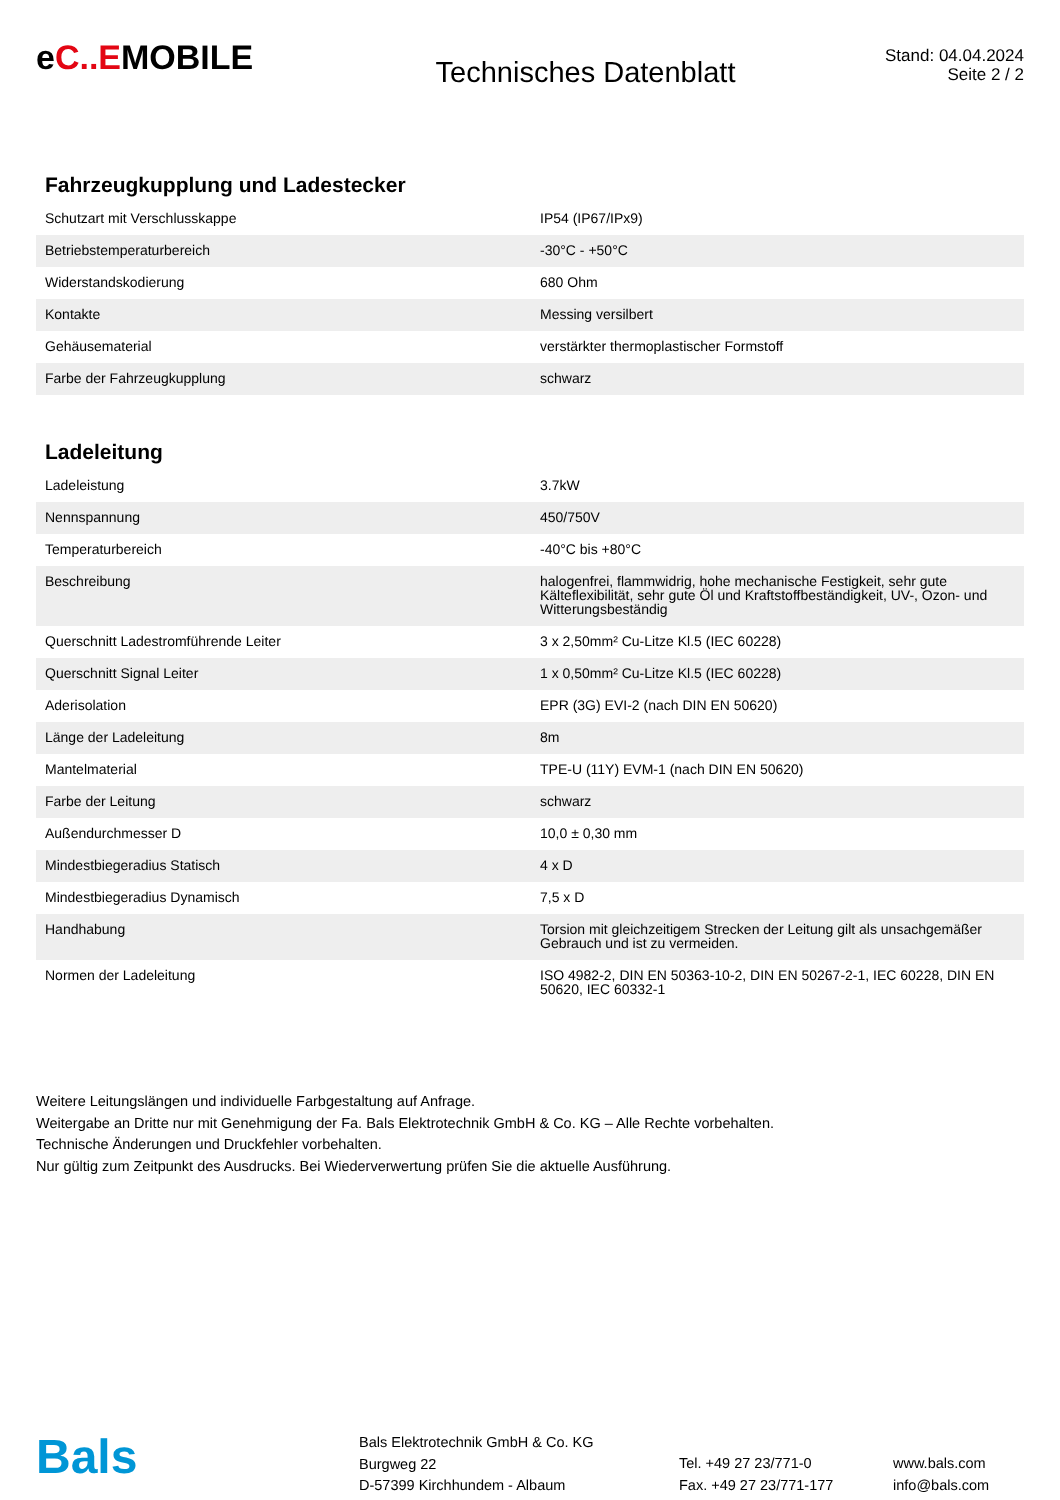eC..EMOBILE
Technisches Datenblatt
Stand: 04.04.2024
Seite 2 / 2
Fahrzeugkupplung und Ladestecker
| Schutzart mit Verschlusskappe | IP54 (IP67/IPx9) |
| Betriebstemperaturbereich | -30°C - +50°C |
| Widerstandskodierung | 680 Ohm |
| Kontakte | Messing versilbert |
| Gehäusematerial | verstärkter thermoplastischer Formstoff |
| Farbe der Fahrzeugkupplung | schwarz |
Ladeleitung
| Ladeleistung | 3.7kW |
| Nennspannung | 450/750V |
| Temperaturbereich | -40°C bis +80°C |
| Beschreibung | halogenfrei, flammwidrig, hohe mechanische Festigkeit, sehr gute Kälteflexibilität, sehr gute Öl und Kraftstoffbeständigkeit, UV-, Ozon- und Witterungsbeständig |
| Querschnitt Ladestromführende Leiter | 3 x 2,50mm² Cu-Litze Kl.5 (IEC 60228) |
| Querschnitt Signal Leiter | 1 x 0,50mm² Cu-Litze Kl.5 (IEC 60228) |
| Aderisolation | EPR (3G) EVI-2 (nach DIN EN 50620) |
| Länge der Ladeleitung | 8m |
| Mantelmaterial | TPE-U (11Y) EVM-1 (nach DIN EN 50620) |
| Farbe der Leitung | schwarz |
| Außendurchmesser D | 10,0 ± 0,30 mm |
| Mindestbiegeradius Statisch | 4 x D |
| Mindestbiegeradius Dynamisch | 7,5 x D |
| Handhabung | Torsion mit gleichzeitigem Strecken der Leitung gilt als unsachgemäßer Gebrauch und ist zu vermeiden. |
| Normen der Ladeleitung | ISO 4982-2, DIN EN 50363-10-2, DIN EN 50267-2-1, IEC 60228, DIN EN 50620, IEC 60332-1 |
Weitere Leitungslängen und individuelle Farbgestaltung auf Anfrage.
Weitergabe an Dritte nur mit Genehmigung der Fa. Bals Elektrotechnik GmbH & Co. KG – Alle Rechte vorbehalten.
Technische Änderungen und Druckfehler vorbehalten.
Nur gültig zum Zeitpunkt des Ausdrucks. Bei Wiederverwertung prüfen Sie die aktuelle Ausführung.
Bals
Bals Elektrotechnik GmbH & Co. KG
Burgweg 22
D-57399 Kirchhundem - Albaum
Tel. +49 27 23/771-0
Fax. +49 27 23/771-177
www.bals.com
info@bals.com